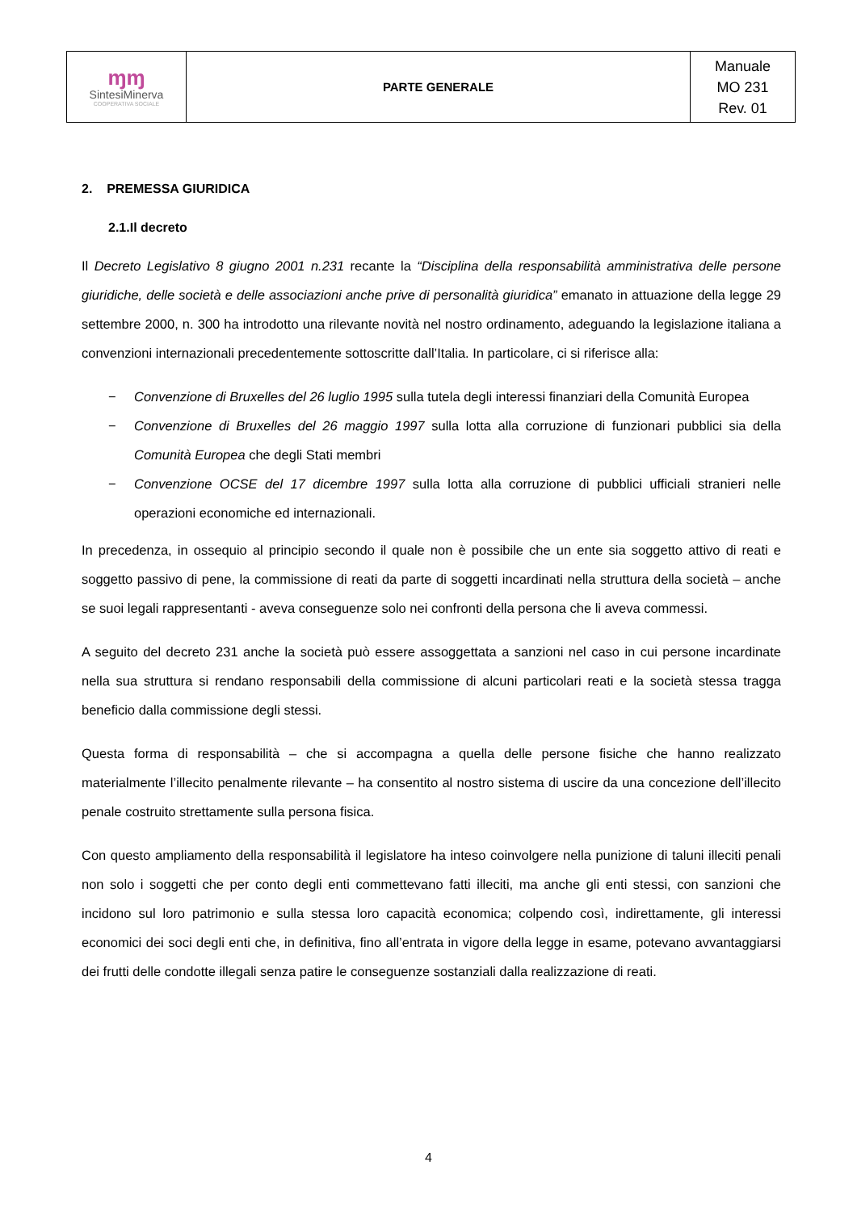| ɱɱ SintesiMinerva COOPERATIVA SOCIALE | PARTE GENERALE | Manuale MO 231 Rev. 01 |
2. PREMESSA GIURIDICA
2.1.Il decreto
Il Decreto Legislativo 8 giugno 2001 n.231 recante la “Disciplina della responsabilità amministrativa delle persone giuridiche, delle società e delle associazioni anche prive di personalità giuridica” emanato in attuazione della legge 29 settembre 2000, n. 300 ha introdotto una rilevante novità nel nostro ordinamento, adeguando la legislazione italiana a convenzioni internazionali precedentemente sottoscritte dall’Italia. In particolare, ci si riferisce alla:
− Convenzione di Bruxelles del 26 luglio 1995 sulla tutela degli interessi finanziari della Comunità Europea
− Convenzione di Bruxelles del 26 maggio 1997 sulla lotta alla corruzione di funzionari pubblici sia della Comunità Europea che degli Stati membri
− Convenzione OCSE del 17 dicembre 1997 sulla lotta alla corruzione di pubblici ufficiali stranieri nelle operazioni economiche ed internazionali.
In precedenza, in ossequio al principio secondo il quale non è possibile che un ente sia soggetto attivo di reati e soggetto passivo di pene, la commissione di reati da parte di soggetti incardinati nella struttura della società – anche se suoi legali rappresentanti - aveva conseguenze solo nei confronti della persona che li aveva commessi.
A seguito del decreto 231 anche la società può essere assoggettata a sanzioni nel caso in cui persone incardinate nella sua struttura si rendano responsabili della commissione di alcuni particolari reati e la società stessa tragga beneficio dalla commissione degli stessi.
Questa forma di responsabilità – che si accompagna a quella delle persone fisiche che hanno realizzato materialmente l’illecito penalmente rilevante – ha consentito al nostro sistema di uscire da una concezione dell’illecito penale costruito strettamente sulla persona fisica.
Con questo ampliamento della responsabilità il legislatore ha inteso coinvolgere nella punizione di taluni illeciti penali non solo i soggetti che per conto degli enti commettevano fatti illeciti, ma anche gli enti stessi, con sanzioni che incidono sul loro patrimonio e sulla stessa loro capacità economica; colpendo così, indirettamente, gli interessi economici dei soci degli enti che, in definitiva, fino all’entrata in vigore della legge in esame, potevano avvantaggiarsi dei frutti delle condotte illegali senza patire le conseguenze sostanziali dalla realizzazione di reati.
4